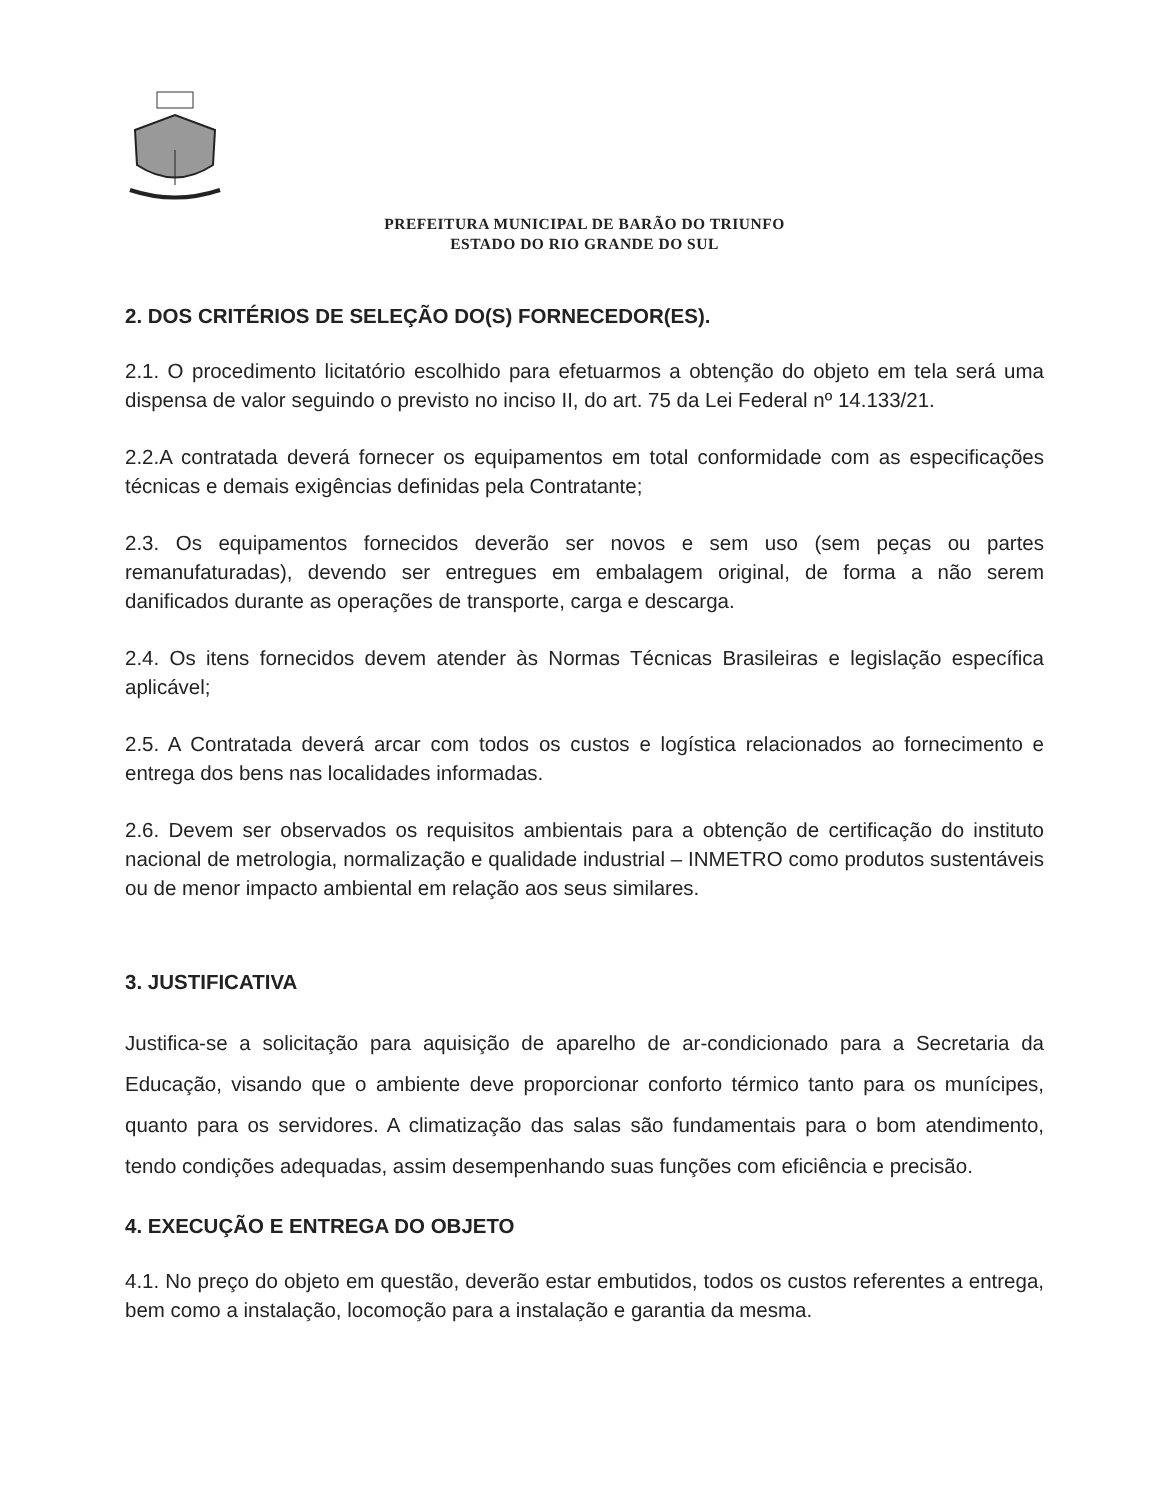PREFEITURA MUNICIPAL DE BARÃO DO TRIUNFO
ESTADO DO RIO GRANDE DO SUL
2. DOS CRITÉRIOS DE SELEÇÃO DO(S) FORNECEDOR(ES).
2.1. O procedimento licitatório escolhido para efetuarmos a obtenção do objeto em tela será uma dispensa de valor seguindo o previsto no inciso II, do art. 75 da Lei Federal nº 14.133/21.
2.2.A contratada deverá fornecer os equipamentos em total conformidade com as especificações técnicas e demais exigências definidas pela Contratante;
2.3. Os equipamentos fornecidos deverão ser novos e sem uso (sem peças ou partes remanufaturadas), devendo ser entregues em embalagem original, de forma a não serem danificados durante as operações de transporte, carga e descarga.
2.4. Os itens fornecidos devem atender às Normas Técnicas Brasileiras e legislação específica aplicável;
2.5. A Contratada deverá arcar com todos os custos e logística relacionados ao fornecimento e entrega dos bens nas localidades informadas.
2.6. Devem ser observados os requisitos ambientais para a obtenção de certificação do instituto nacional de metrologia, normalização e qualidade industrial – INMETRO como produtos sustentáveis ou de menor impacto ambiental em relação aos seus similares.
3. JUSTIFICATIVA
Justifica-se a solicitação para aquisição de aparelho de ar-condicionado para a Secretaria da Educação, visando que o ambiente deve proporcionar conforto térmico tanto para os munícipes, quanto para os servidores. A climatização das salas são fundamentais para o bom atendimento, tendo condições adequadas, assim desempenhando suas funções com eficiência e precisão.
4. EXECUÇÃO E ENTREGA DO OBJETO
4.1. No preço do objeto em questão, deverão estar embutidos, todos os custos referentes a entrega, bem como a instalação, locomoção para a instalação e garantia da mesma.